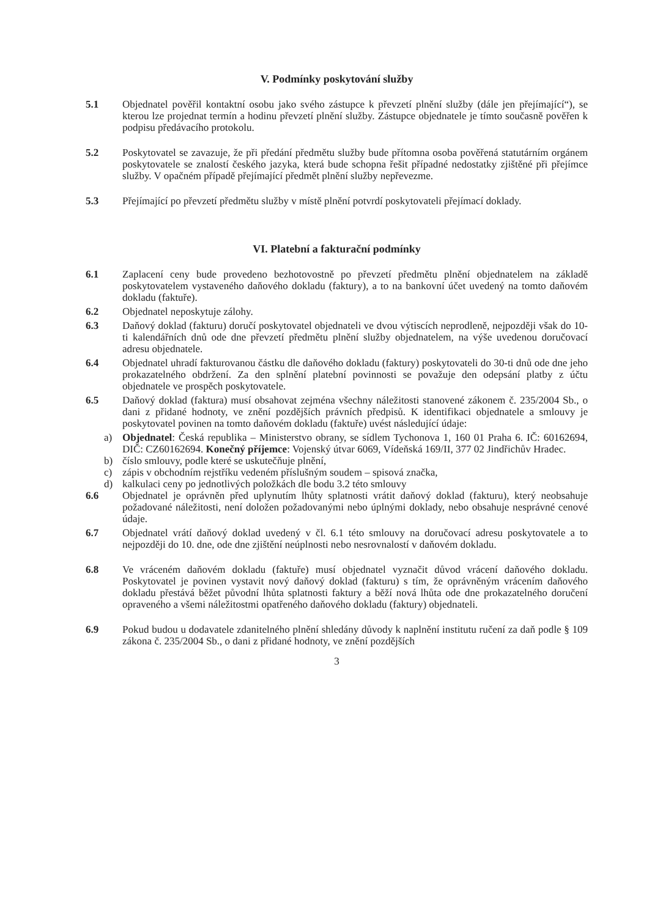V. Podmínky poskytování služby
5.1 Objednatel pověřil kontaktní osobu jako svého zástupce k převzetí plnění služby (dále jen přejímající“), se kterou lze projednat termín a hodinu převzetí plnění služby. Zástupce objednatele je tímto současně pověřen k podpisu předávacího protokolu.
5.2 Poskytovatel se zavazuje, že při předání předmětu služby bude přítomna osoba pověřená statutárním orgánem poskytovatele se znalostí českého jazyka, která bude schopna řešit případné nedostatky zjištěné při přejímce služby. V opačném případě přejímající předmět plnění služby nepřevezme.
5.3 Přejímající po převzetí předmětu služby v místě plnění potvrdí poskytovateli přejímací doklady.
VI. Platební a fakturační podmínky
6.1 Zaplacení ceny bude provedeno bezhotovostně po převzetí předmětu plnění objednatelem na základě poskytovatelem vystaveného daňového dokladu (faktury), a to na bankovní účet uvedený na tomto daňovém dokladu (faktuře).
6.2 Objednatel neposkytuje zálohy.
6.3 Daňový doklad (fakturu) doručí poskytovatel objednateli ve dvou výtiscích neprodleně, nejpozději však do 10-ti kalendářních dnů ode dne převzetí předmětu plnění služby objednatelem, na výše uvedenou doručovací adresu objednatele.
6.4 Objednatel uhradí fakturovanou částku dle daňového dokladu (faktury) poskytovateli do 30-ti dnů ode dne jeho prokazatelného obdržení. Za den splnění platební povinnosti se považuje den odepsání platby z účtu objednatele ve prospěch poskytovatele.
6.5 Daňový doklad (faktura) musí obsahovat zejména všechny náležitosti stanovené zákonem č. 235/2004 Sb., o dani z přidané hodnoty, ve znění pozdějších právních předpisů. K identifikaci objednatele a smlouvy je poskytovatel povinen na tomto daňovém dokladu (faktuře) uvést následující údaje:
a) Objednatel: Česká republika – Ministerstvo obrany, se sídlem Tychonova 1, 160 01 Praha 6. IČ: 60162694, DIČ: CZ60162694. Konečný příjemce: Vojenský útvar 6069, Vídeňská 169/II, 377 02 Jindřichův Hradec.
b) číslo smlouvy, podle které se uskutečňuje plnění,
c) zápis v obchodním rejstříku vedeném příslušným soudem – spisová značka,
d) kalkulaci ceny po jednotlivých položkách dle bodu 3.2 této smlouvy
6.6 Objednatel je oprávněn před uplynutím lhůty splatnosti vrátit daňový doklad (fakturu), který neobsahuje požadované náležitosti, není doložen požadovanými nebo úplnými doklady, nebo obsahuje nesprávné cenové údaje.
6.7 Objednatel vrátí daňový doklad uvedený v čl. 6.1 této smlouvy na doručovací adresu poskytovatele a to nejpozději do 10. dne, ode dne zjištění neúplnosti nebo nesrovnalostí v daňovém dokladu.
6.8 Ve vráceném daňovém dokladu (faktuře) musí objednatel vyznačit důvod vrácení daňového dokladu. Poskytovatel je povinen vystavit nový daňový doklad (fakturu) s tím, že oprávněným vrácením daňového dokladu přestává běžet původní lhůta splatnosti faktury a běží nová lhůta ode dne prokazatelného doručení opraveného a všemi náležitostmi opatřeného daňového dokladu (faktury) objednateli.
6.9 Pokud budou u dodavatele zdanitelného plnění shledány důvody k naplnění institutu ručení za daň podle § 109 zákona č. 235/2004 Sb., o dani z přidané hodnoty, ve znění pozdějších
3